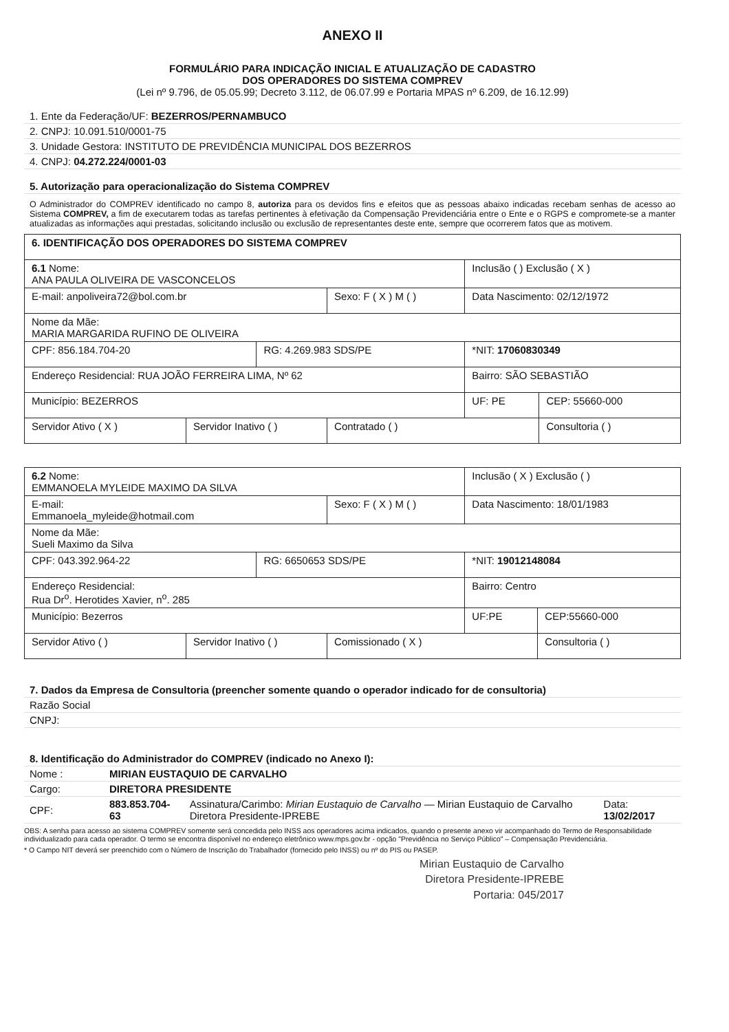ANEXO II
FORMULÁRIO PARA INDICAÇÃO INICIAL E ATUALIZAÇÃO DE CADASTRO
DOS OPERADORES DO SISTEMA COMPREV
(Lei nº 9.796, de 05.05.99; Decreto 3.112, de 06.07.99 e Portaria MPAS nº 6.209, de 16.12.99)
| 1. Ente da Federação/UF: BEZERROS/PERNAMBUCO |
| 2. CNPJ: 10.091.510/0001-75 |
| 3. Unidade Gestora: INSTITUTO DE PREVIDÊNCIA MUNICIPAL DOS BEZERROS |
| 4. CNPJ: 04.272.224/0001-03 |
| 5. Autorização para operacionalização do Sistema COMPREV |
O Administrador do COMPREV identificado no campo 8, autoriza para os devidos fins e efeitos que as pessoas abaixo indicadas recebam senhas de acesso ao Sistema COMPREV, a fim de executarem todas as tarefas pertinentes à efetivação da Compensação Previdenciária entre o Ente e o RGPS e compromete-se a manter atualizadas as informações aqui prestadas, solicitando inclusão ou exclusão de representantes deste ente, sempre que ocorrerem fatos que as motivem.
| 6. IDENTIFICAÇÃO DOS OPERADORES DO SISTEMA COMPREV | | | | | |
| 6.1 Nome: ANA PAULA OLIVEIRA DE VASCONCELOS | | | | Inclusão ( ) Exclusão ( X ) | |
| E-mail: anpoliveira72@bol.com.br | | | Sexo: F ( X ) M ( ) | Data Nascimento: 02/12/1972 | |
| Nome da Mãe: MARIA MARGARIDA RUFINO DE OLIVEIRA | | | | | |
| CPF: 856.184.704-20 | | RG: 4.269.983 SDS/PE | | *NIT: 17060830349 | |
| Endereço Residencial: RUA JOÃO FERREIRA LIMA, Nº 62 | | | | Bairro: SÃO SEBASTIÃO | |
| Município: BEZERROS | | | | UF: PE | CEP: 55660-000 |
| Servidor Ativo ( X ) | Servidor Inativo ( ) | | Contratado ( ) | | Consultoria ( ) |
| 6.2 Nome: EMMANOELA MYLEIDE MAXIMO DA SILVA | | | | Inclusão ( X ) Exclusão ( ) | |
| E-mail: Emmanoela_myleide@hotmail.com | | | Sexo: F ( X ) M ( ) | Data Nascimento: 18/01/1983 | |
| Nome da Mãe: Sueli Maximo da Silva | | | | | |
| CPF: 043.392.964-22 | | RG: 6650653 SDS/PE | | *NIT: 19012148084 | |
| Endereço Residencial: Rua Dr<sup>o</sup>. Herotides Xavier, n<sup>o</sup>. 285 | | | | Bairro: Centro | |
| Município: Bezerros | | | | UF:PE | CEP:55660-000 |
| Servidor Ativo ( ) | Servidor Inativo ( ) | | Comissionado ( X ) | | Consultoria ( ) |
| 7. Dados da Empresa de Consultoria (preencher somente quando o operador indicado for de consultoria) | |
| Razão Social | |
| CNPJ: | |
| 8. Identificação do Administrador do COMPREV (indicado no Anexo I): | | | |
| Nome : | MIRIAN EUSTAQUIO DE CARVALHO | | |
| Cargo: | DIRETORA PRESIDENTE | | |
| CPF: | 883.853.704-63 | Assinatura/Carimbo: Mirian Eustaquio de Carvalho — Mirian Eustaquio de Carvalho Diretora Presidente-IPREBE | Data: 13/02/2017 |
OBS: A senha para acesso ao sistema COMPREV somente será concedida pelo INSS aos operadores acima indicados, quando o presente anexo vir acompanhado do Termo de Responsabilidade individualizado para cada operador. O termo se encontra disponível no endereço eletrônico www.mps.gov.br - opção "Previdência no Serviço Público" – Compensação Previdenciária.
* O Campo NIT deverá ser preenchido com o Número de Inscrição do Trabalhador (fornecido pelo INSS) ou nº do PIS ou PASEP.
Mirian Eustaquio de Carvalho
Diretora Presidente-IPREBE
Portaria: 045/2017